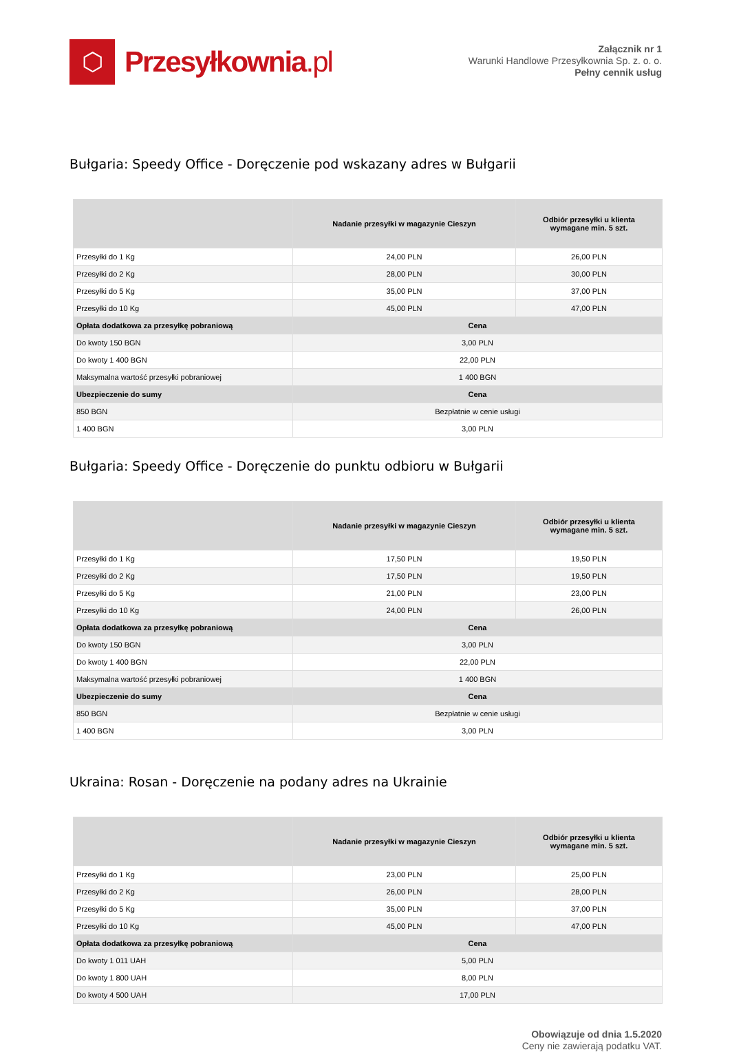⬡
Przesyłkownia.pl
Załącznik nr 1
Warunki Handlowe Przesyłkownia Sp. z. o. o.
Pełny cennik usług
Bułgaria: Speedy Office - Doręczenie pod wskazany adres w Bułgarii
| | Nadanie przesyłki w magazynie Cieszyn | Odbiór przesyłki u klienta wymagane min. 5 szt. |
| --- | --- | --- |
| Przesyłki do 1 Kg | 24,00 PLN | 26,00 PLN |
| Przesyłki do 2 Kg | 28,00 PLN | 30,00 PLN |
| Przesyłki do 5 Kg | 35,00 PLN | 37,00 PLN |
| Przesyłki do 10 Kg | 45,00 PLN | 47,00 PLN |
| Opłata dodatkowa za przesyłkę pobraniową | Cena | |
| Do kwoty 150 BGN | 3,00 PLN | |
| Do kwoty 1 400 BGN | 22,00 PLN | |
| Maksymalna wartość przesyłki pobraniowej | 1 400 BGN | |
| Ubezpieczenie do sumy | Cena | |
| 850 BGN | Bezpłatnie w cenie usługi | |
| 1 400 BGN | 3,00 PLN | |
Bułgaria: Speedy Office - Doręczenie do punktu odbioru w Bułgarii
| | Nadanie przesyłki w magazynie Cieszyn | Odbiór przesyłki u klienta wymagane min. 5 szt. |
| --- | --- | --- |
| Przesyłki do 1 Kg | 17,50 PLN | 19,50 PLN |
| Przesyłki do 2 Kg | 17,50 PLN | 19,50 PLN |
| Przesyłki do 5 Kg | 21,00 PLN | 23,00 PLN |
| Przesyłki do 10 Kg | 24,00 PLN | 26,00 PLN |
| Opłata dodatkowa za przesyłkę pobraniową | Cena | |
| Do kwoty 150 BGN | 3,00 PLN | |
| Do kwoty 1 400 BGN | 22,00 PLN | |
| Maksymalna wartość przesyłki pobraniowej | 1 400 BGN | |
| Ubezpieczenie do sumy | Cena | |
| 850 BGN | Bezpłatnie w cenie usługi | |
| 1 400 BGN | 3,00 PLN | |
Ukraina: Rosan - Doręczenie na podany adres na Ukrainie
| | Nadanie przesyłki w magazynie Cieszyn | Odbiór przesyłki u klienta wymagane min. 5 szt. |
| --- | --- | --- |
| Przesyłki do 1 Kg | 23,00 PLN | 25,00 PLN |
| Przesyłki do 2 Kg | 26,00 PLN | 28,00 PLN |
| Przesyłki do 5 Kg | 35,00 PLN | 37,00 PLN |
| Przesyłki do 10 Kg | 45,00 PLN | 47,00 PLN |
| Opłata dodatkowa za przesyłkę pobraniową | Cena | |
| Do kwoty 1 011 UAH | 5,00 PLN | |
| Do kwoty 1 800 UAH | 8,00 PLN | |
| Do kwoty 4 500 UAH | 17,00 PLN | |
Obowiązuje od dnia 1.5.2020
Ceny nie zawierają podatku VAT.